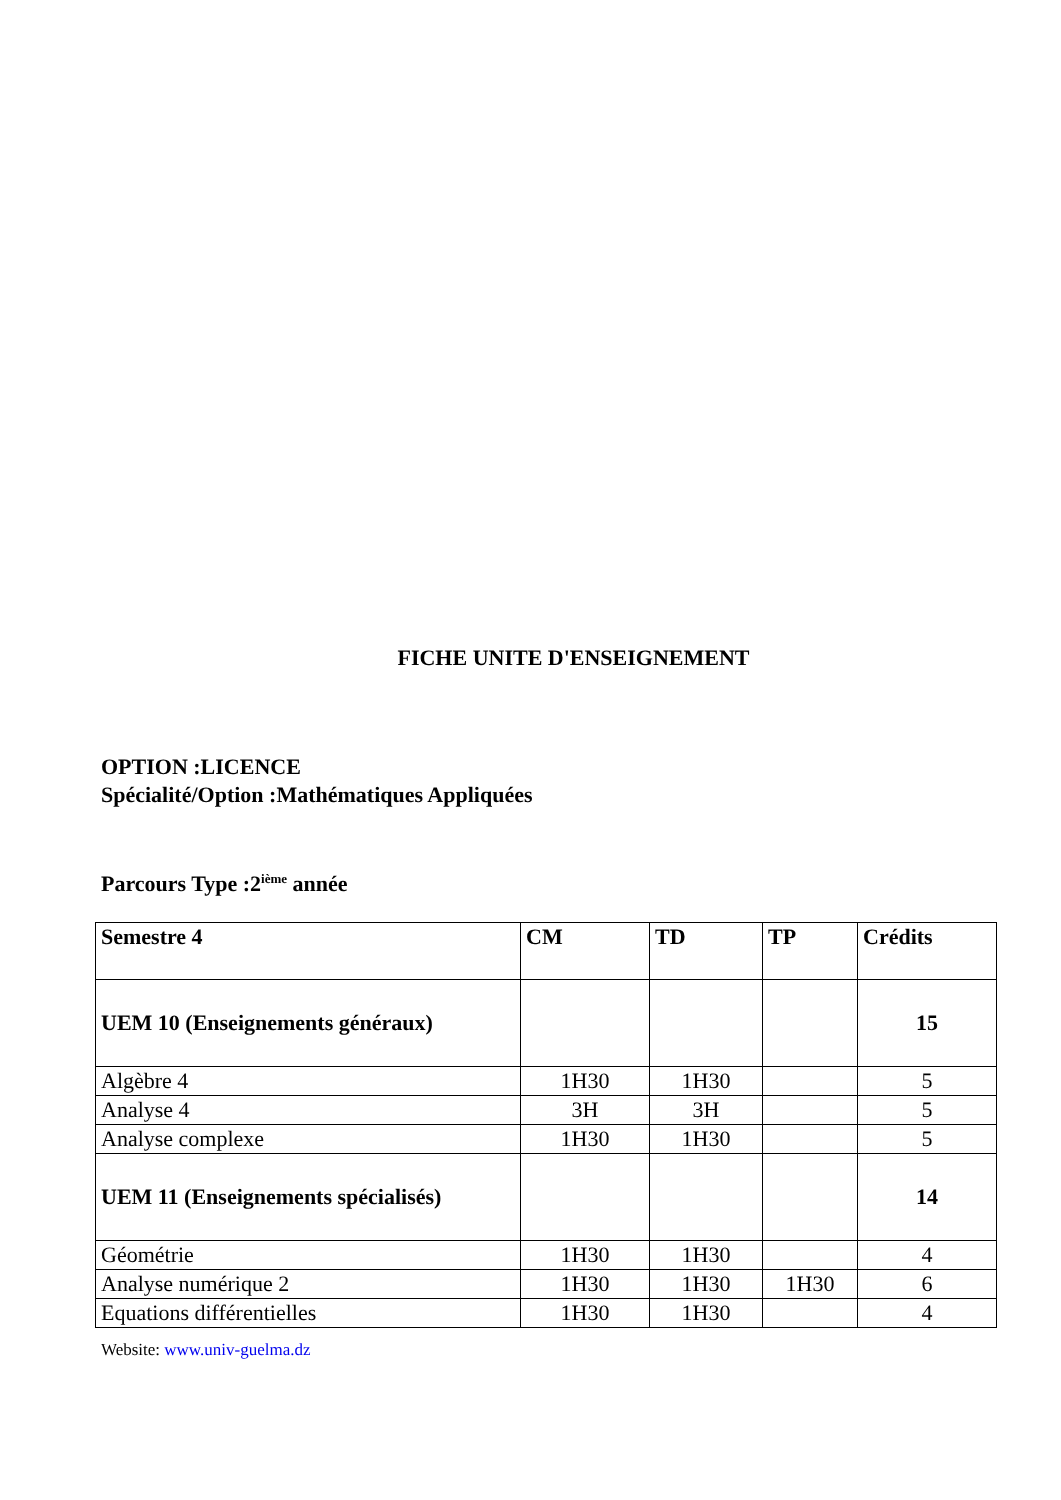FICHE UNITE D'ENSEIGNEMENT
OPTION :LICENCE
Spécialité/Option :Mathématiques Appliquées
Parcours Type :2<sup>ième</sup> année
| Semestre 4 | CM | TD | TP | Crédits |
| --- | --- | --- | --- | --- |
| UEM 10 (Enseignements généraux) | | | | 15 |
| Algèbre 4 | 1H30 | 1H30 | | 5 |
| Analyse 4 | 3H | 3H | | 5 |
| Analyse complexe | 1H30 | 1H30 | | 5 |
| UEM 11 (Enseignements spécialisés) | | | | 14 |
| Géométrie | 1H30 | 1H30 | | 4 |
| Analyse numérique 2 | 1H30 | 1H30 | 1H30 | 6 |
| Equations différentielles | 1H30 | 1H30 | | 4 |
Website: www.univ-guelma.dz